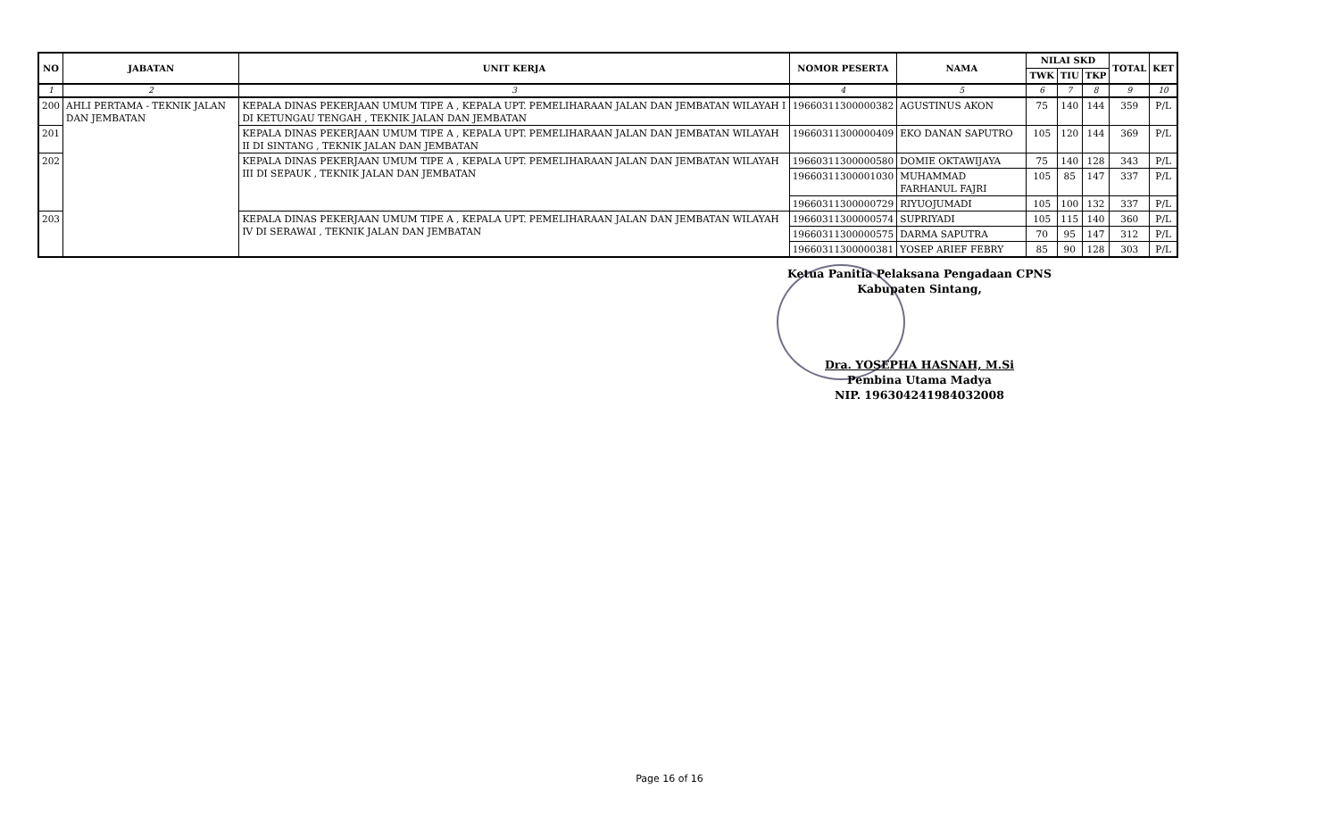| NO | JABATAN | UNIT KERJA | NOMOR PESERTA | NAMA | NILAI SKD | | | TOTAL | KET |
| --- | --- | --- | --- | --- | --- | --- | --- | --- | --- |
| | | | | | TWK | TIU | TKP | | |
| 1 | 2 | 3 | 4 | 5 | 6 | 7 | 8 | 9 | 10 |
| 200 | AHLI PERTAMA - TEKNIK JALAN DAN JEMBATAN | KEPALA DINAS PEKERJAAN UMUM TIPE A , KEPALA UPT. PEMELIHARAAN JALAN DAN JEMBATAN WILAYAH I DI KETUNGAU TENGAH , TEKNIK JALAN DAN JEMBATAN | 19660311300000382 | AGUSTINUS AKON | 75 | 140 | 144 | 359 | P/L |
| 201 | | KEPALA DINAS PEKERJAAN UMUM TIPE A , KEPALA UPT. PEMELIHARAAN JALAN DAN JEMBATAN WILAYAH II DI SINTANG , TEKNIK JALAN DAN JEMBATAN | 19660311300000409 | EKO DANAN SAPUTRO | 105 | 120 | 144 | 369 | P/L |
| 202 | | KEPALA DINAS PEKERJAAN UMUM TIPE A , KEPALA UPT. PEMELIHARAAN JALAN DAN JEMBATAN WILAYAH III DI SEPAUK , TEKNIK JALAN DAN JEMBATAN | 19660311300000580 | DOMIE OKTAWIJAYA | 75 | 140 | 128 | 343 | P/L |
| | | | 19660311300001030 | MUHAMMAD FARHANUL FAJRI | 105 | 85 | 147 | 337 | P/L |
| | | | 19660311300000729 | RIYUOJUMADI | 105 | 100 | 132 | 337 | P/L |
| 203 | | KEPALA DINAS PEKERJAAN UMUM TIPE A , KEPALA UPT. PEMELIHARAAN JALAN DAN JEMBATAN WILAYAH IV DI SERAWAI , TEKNIK JALAN DAN JEMBATAN | 19660311300000574 | SUPRIYADI | 105 | 115 | 140 | 360 | P/L |
| | | | 19660311300000575 | DARMA SAPUTRA | 70 | 95 | 147 | 312 | P/L |
| | | | 19660311300000381 | YOSEP ARIEF FEBRY | 85 | 90 | 128 | 303 | P/L |
Ketua Panitia Pelaksana Pengadaan CPNS
Kabupaten Sintang,
Dra. YOSEPHA HASNAH, M.Si
Pembina Utama Madya
NIP. 196304241984032008
Page 16 of 16